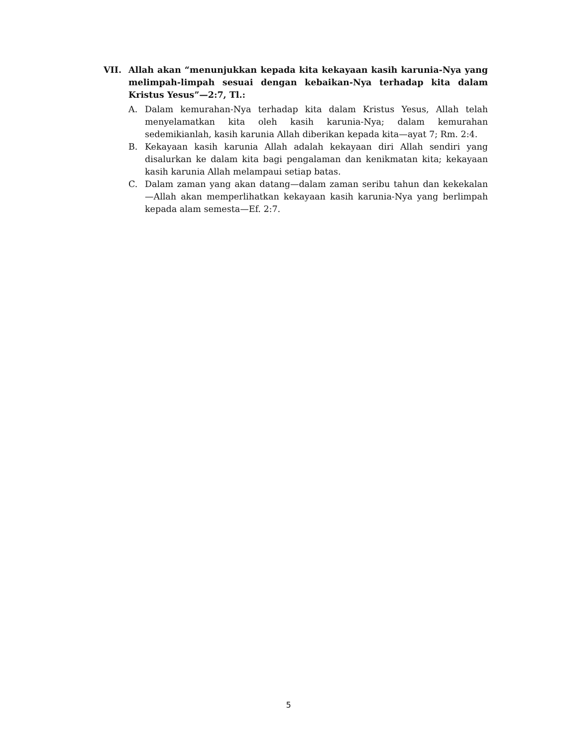VII. Allah akan “menunjukkan kepada kita kekayaan kasih karunia-Nya yang melimpah-limpah sesuai dengan kebaikan-Nya terhadap kita dalam Kristus Yesus”—2:7, Tl.:
A. Dalam kemurahan-Nya terhadap kita dalam Kristus Yesus, Allah telah menyelamatkan kita oleh kasih karunia-Nya; dalam kemurahan sedemikianlah, kasih karunia Allah diberikan kepada kita—ayat 7; Rm. 2:4.
B. Kekayaan kasih karunia Allah adalah kekayaan diri Allah sendiri yang disalurkan ke dalam kita bagi pengalaman dan kenikmatan kita; kekayaan kasih karunia Allah melampaui setiap batas.
C. Dalam zaman yang akan datang—dalam zaman seribu tahun dan kekekalan—Allah akan memperlihatkan kekayaan kasih karunia-Nya yang berlimpah kepada alam semesta—Ef. 2:7.
5